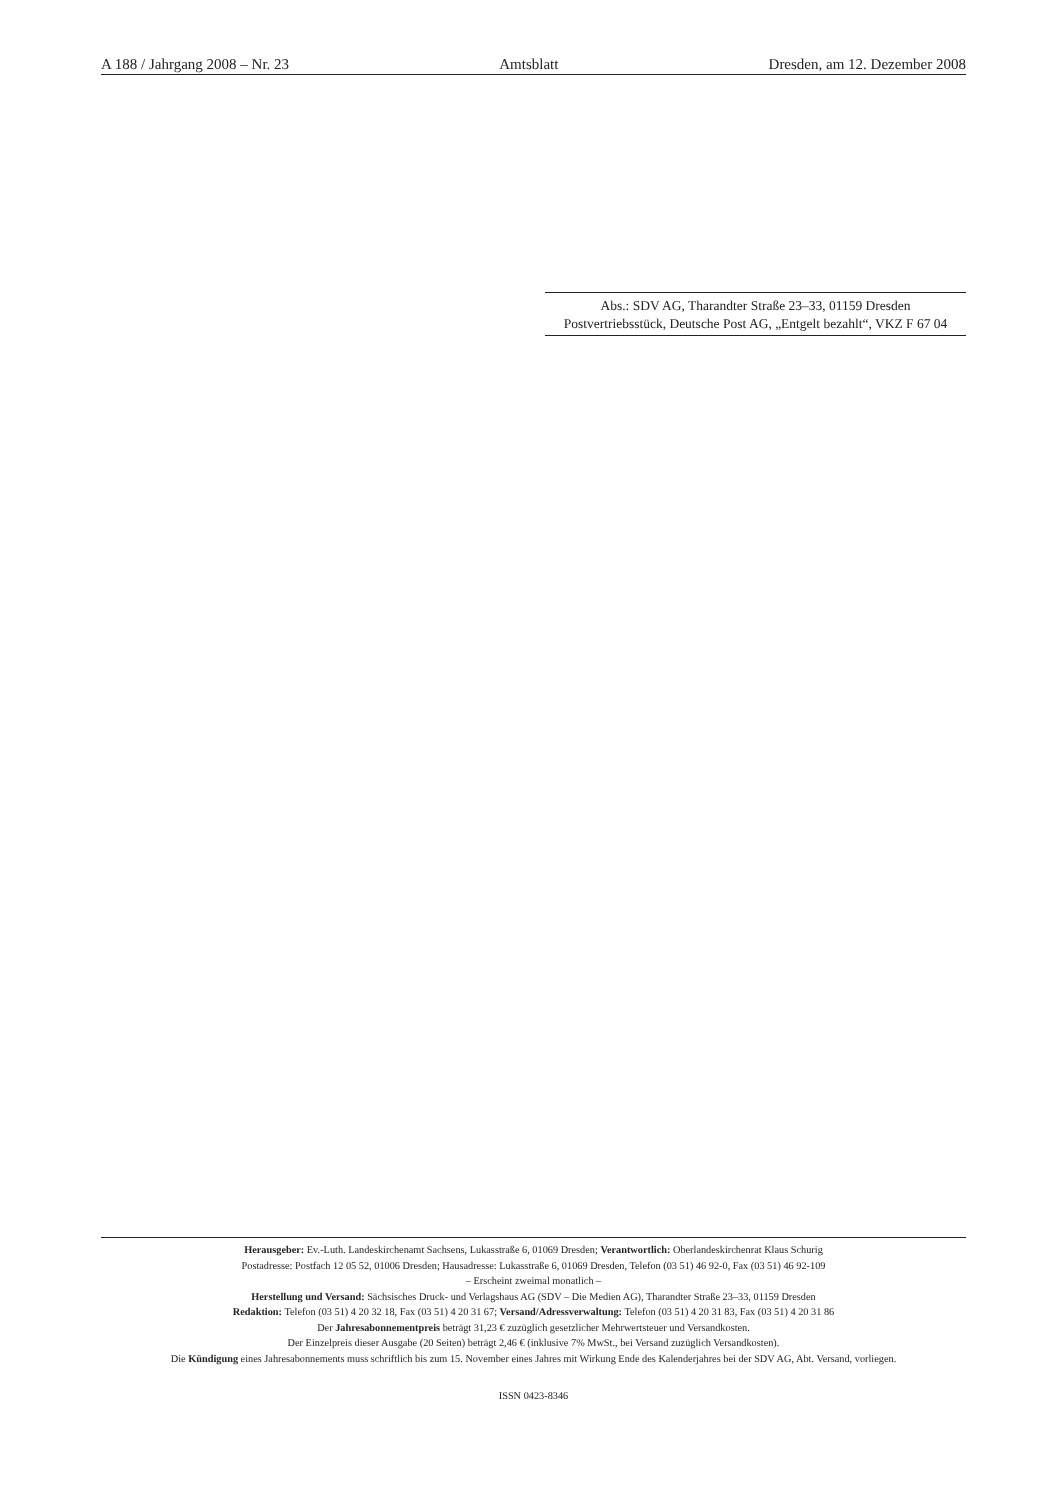A 188 / Jahrgang 2008 – Nr. 23 Amtsblatt Dresden, am 12. Dezember 2008
Abs.: SDV AG, Tharandter Straße 23–33, 01159 Dresden
Postvertriebsstück, Deutsche Post AG, „Entgelt bezahlt“, VKZ F 67 04
Herausgeber: Ev.-Luth. Landeskirchenamt Sachsens, Lukasstraße 6, 01069 Dresden; Verantwortlich: Oberlandeskirchenrat Klaus Schurig
Postadresse: Postfach 12 05 52, 01006 Dresden; Hausadresse: Lukasstraße 6, 01069 Dresden, Telefon (03 51) 46 92-0, Fax (03 51) 46 92-109
– Erscheint zweimal monatlich –
Herstellung und Versand: Sächsisches Druck- und Verlagshaus AG (SDV – Die Medien AG), Tharandter Straße 23–33, 01159 Dresden
Redaktion: Telefon (03 51) 4 20 32 18, Fax (03 51) 4 20 31 67; Versand/Adressverwaltung: Telefon (03 51) 4 20 31 83, Fax (03 51) 4 20 31 86
Der Jahresabonnementpreis beträgt 31,23 € zuzüglich gesetzlicher Mehrwertsteuer und Versandkosten.
Der Einzelpreis dieser Ausgabe (20 Seiten) beträgt 2,46 € (inklusive 7% MwSt., bei Versand zuzüglich Versandkosten).
Die Kündigung eines Jahresabonnements muss schriftlich bis zum 15. November eines Jahres mit Wirkung Ende des Kalenderjahres bei der SDV AG, Abt. Versand, vorliegen.
ISSN 0423-8346